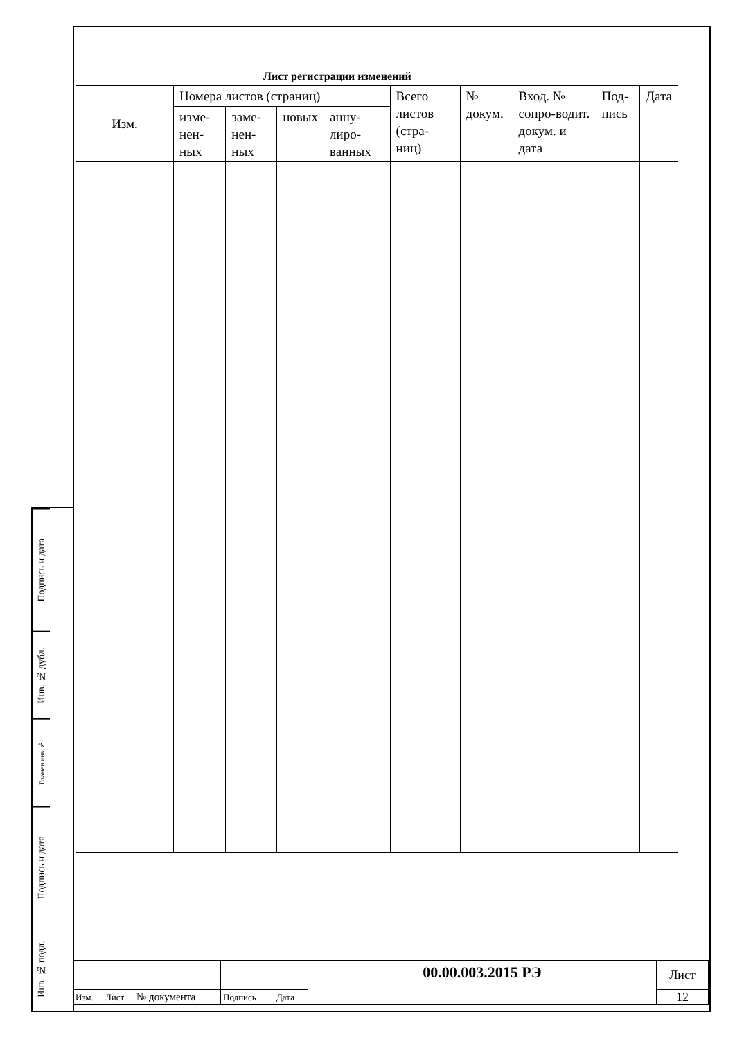Подпись и дата
Инв. № дубл.
Взамен инв.№
Подпись и дата
Инв. № подл.
Лист регистрации изменений
| Изм. | Номера листов (страниц) | | | | Всего листов (стра-ниц) | № докум. | Вход. № сопро-водит. докум. и дата | Под-пись | Дата |
| --- | --- | --- | --- | --- | --- | --- | --- | --- | --- |
| | изме-нен-ных | заме-нен-ных | новых | анну-лиро-ванных | | | | | |
| | | | | | 00.00.003.2015 РЭ | Лист |
| Изм. | Лист | № документа | Подпись | Дата | | 12 |